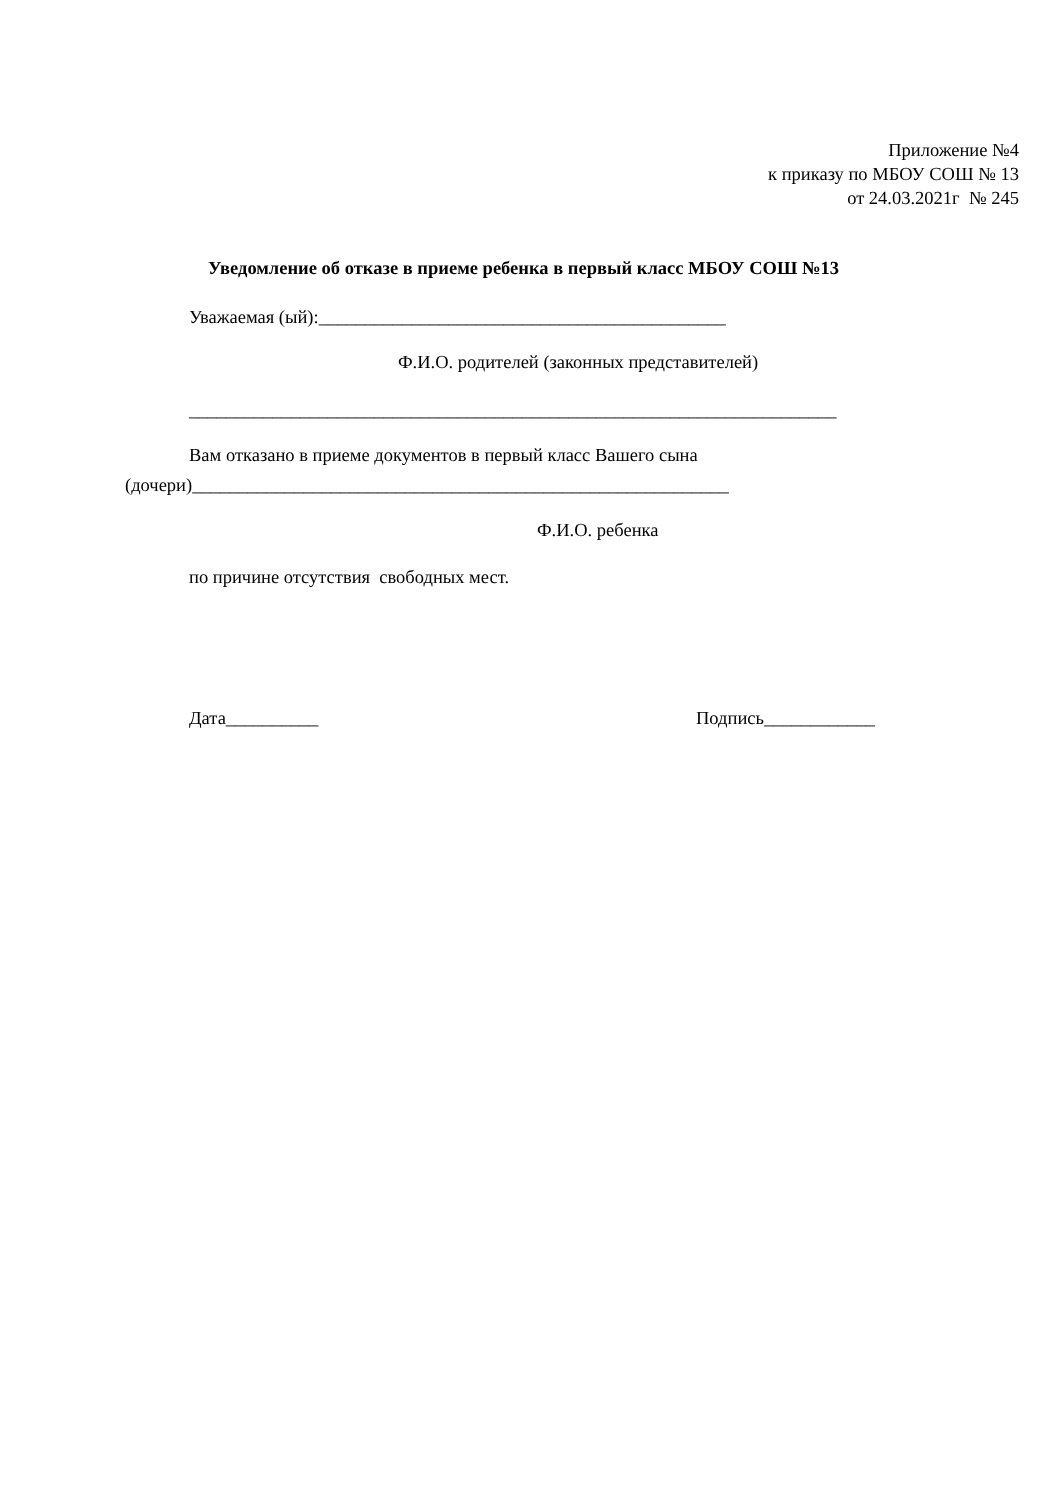Приложение №4
к приказу по МБОУ СОШ № 13
от 24.03.2021г № 245
Уведомление об отказе в приеме ребенка в первый класс МБОУ СОШ №13
Уважаемая (ый):____________________________________________
Ф.И.О. родителей (законных представителей)
______________________________________________________________________
Вам отказано в приеме документов в первый класс Вашего сына
(дочери)__________________________________________________________
Ф.И.О. ребенка
по причине отсутствия свободных мест.
Дата__________
Подпись____________